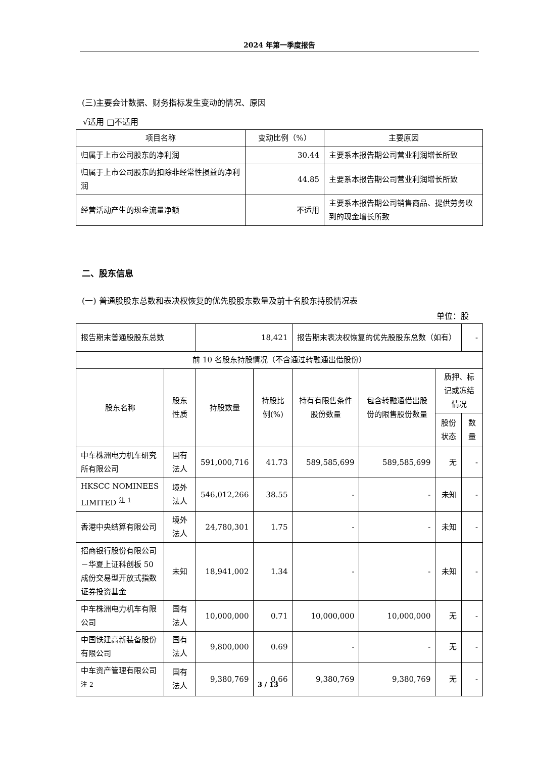2024 年第一季度报告
(三)主要会计数据、财务指标发生变动的情况、原因
√适用 □不适用
| 项目名称 | 变动比例（%） | 主要原因 |
| --- | --- | --- |
| 归属于上市公司股东的净利润 | 30.44 | 主要系本报告期公司营业利润增长所致 |
| 归属于上市公司股东的扣除非经常性损益的净利润 | 44.85 | 主要系本报告期公司营业利润增长所致 |
| 经营活动产生的现金流量净额 | 不适用 | 主要系本报告期公司销售商品、提供劳务收到的现金增长所致 |
二、股东信息
(一) 普通股股东总数和表决权恢复的优先股股东数量及前十名股东持股情况表
单位：股
| 报告期末普通股股东总数 | | 18,421 | | 报告期末表决权恢复的优先股股东总数（如有） | | | - |
| 前 10 名股东持股情况（不含通过转融通出借股份） | | | | | | | |
| 股东名称 | 股东性质 | 持股数量 | 持股比例(%) | 持有有限售条件股份数量 | 包含转融通借出股份的限售股份数量 | 质押、标记或冻结情况 | |
| | | | | | | 股份状态 | 数量 |
| 中车株洲电力机车研究所有限公司 | 国有法人 | 591,000,716 | 41.73 | 589,585,699 | 589,585,699 | 无 | - |
| HKSCC NOMINEES LIMITED <sup>注 1</sup> | 境外法人 | 546,012,266 | 38.55 | - | - | 未知 | - |
| 香港中央结算有限公司 | 境外法人 | 24,780,301 | 1.75 | - | - | 未知 | - |
| 招商银行股份有限公司－华夏上证科创板 50 成份交易型开放式指数证券投资基金 | 未知 | 18,941,002 | 1.34 | - | - | 未知 | - |
| 中车株洲电力机车有限公司 | 国有法人 | 10,000,000 | 0.71 | 10,000,000 | 10,000,000 | 无 | - |
| 中国铁建高新装备股份有限公司 | 国有法人 | 9,800,000 | 0.69 | - | - | 无 | - |
| 中车资产管理有限公司<sup>注 2</sup> | 国有法人 | 9,380,769 | 0.66 | 9,380,769 | 9,380,769 | 无 | - |
3 / 13